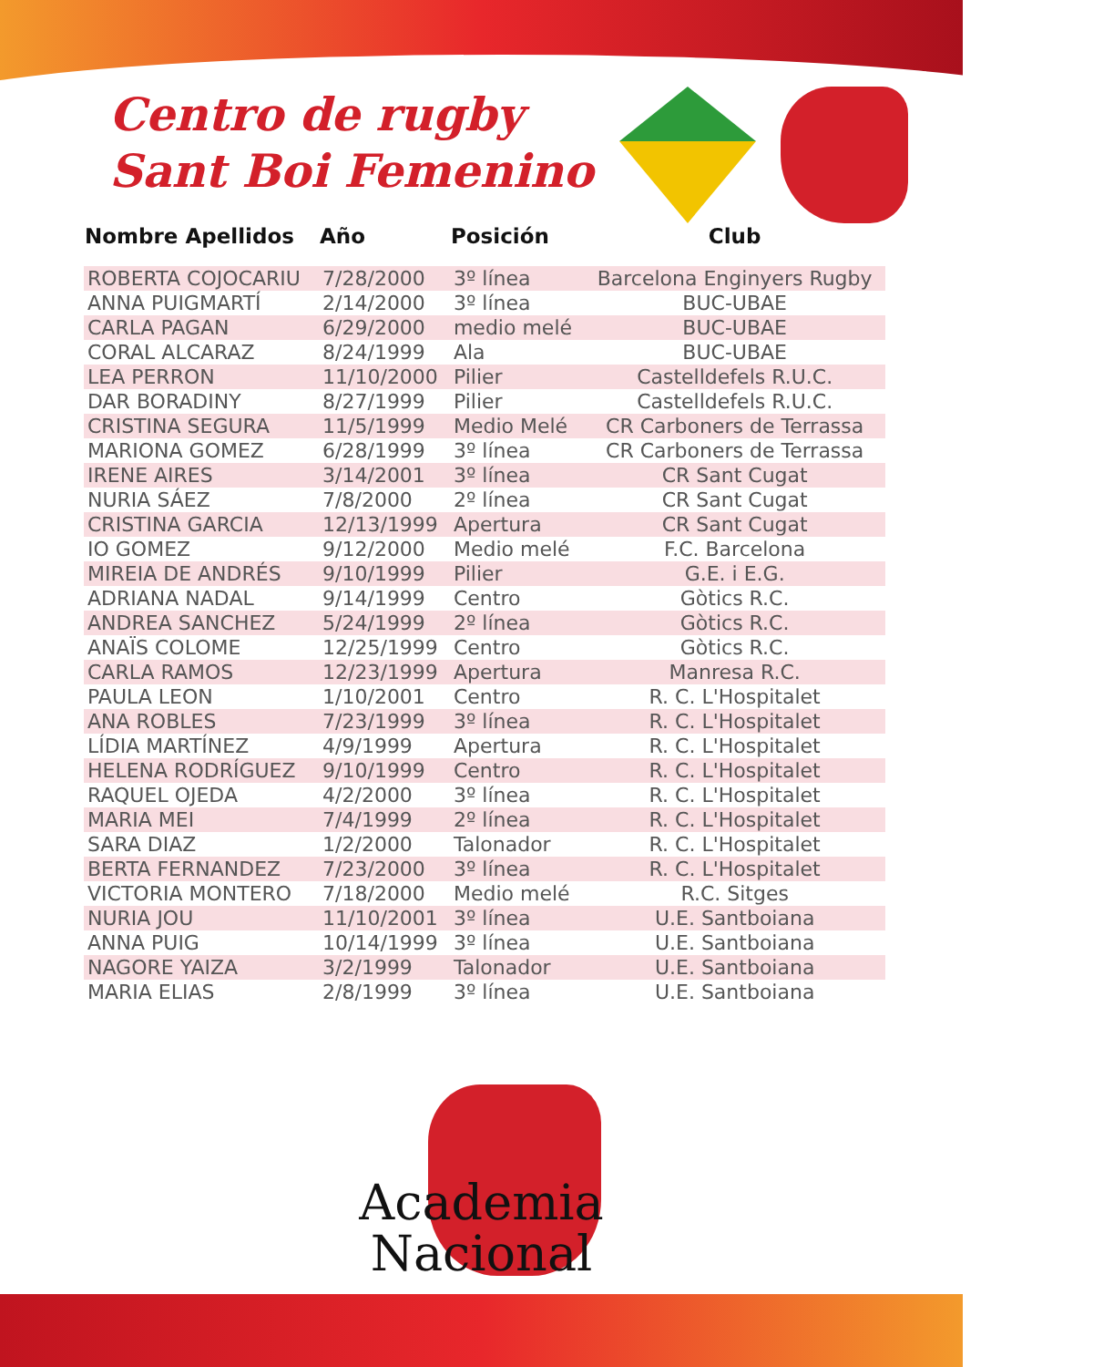Centro de rugby
Sant Boi Femenino
| Nombre Apellidos | Año | Posición | Club |
| --- | --- | --- | --- |
| ROBERTA COJOCARIU | 7/28/2000 | 3º línea | Barcelona Enginyers Rugby |
| ANNA PUIGMARTÍ | 2/14/2000 | 3º línea | BUC-UBAE |
| CARLA PAGAN | 6/29/2000 | medio melé | BUC-UBAE |
| CORAL ALCARAZ | 8/24/1999 | Ala | BUC-UBAE |
| LEA PERRON | 11/10/2000 | Pilier | Castelldefels R.U.C. |
| DAR BORADINY | 8/27/1999 | Pilier | Castelldefels R.U.C. |
| CRISTINA SEGURA | 11/5/1999 | Medio Melé | CR Carboners de Terrassa |
| MARIONA GOMEZ | 6/28/1999 | 3º línea | CR Carboners de Terrassa |
| IRENE AIRES | 3/14/2001 | 3º línea | CR Sant Cugat |
| NURIA SÁEZ | 7/8/2000 | 2º línea | CR Sant Cugat |
| CRISTINA GARCIA | 12/13/1999 | Apertura | CR Sant Cugat |
| IO GOMEZ | 9/12/2000 | Medio melé | F.C. Barcelona |
| MIREIA DE ANDRÉS | 9/10/1999 | Pilier | G.E. i E.G. |
| ADRIANA NADAL | 9/14/1999 | Centro | Gòtics R.C. |
| ANDREA SANCHEZ | 5/24/1999 | 2º línea | Gòtics R.C. |
| ANAÏS COLOME | 12/25/1999 | Centro | Gòtics R.C. |
| CARLA RAMOS | 12/23/1999 | Apertura | Manresa R.C. |
| PAULA LEON | 1/10/2001 | Centro | R. C. L'Hospitalet |
| ANA ROBLES | 7/23/1999 | 3º línea | R. C. L'Hospitalet |
| LÍDIA MARTÍNEZ | 4/9/1999 | Apertura | R. C. L'Hospitalet |
| HELENA RODRÍGUEZ | 9/10/1999 | Centro | R. C. L'Hospitalet |
| RAQUEL OJEDA | 4/2/2000 | 3º línea | R. C. L'Hospitalet |
| MARIA MEI | 7/4/1999 | 2º línea | R. C. L'Hospitalet |
| SARA DIAZ | 1/2/2000 | Talonador | R. C. L'Hospitalet |
| BERTA FERNANDEZ | 7/23/2000 | 3º línea | R. C. L'Hospitalet |
| VICTORIA MONTERO | 7/18/2000 | Medio melé | R.C. Sitges |
| NURIA JOU | 11/10/2001 | 3º línea | U.E. Santboiana |
| ANNA PUIG | 10/14/1999 | 3º línea | U.E. Santboiana |
| NAGORE YAIZA | 3/2/1999 | Talonador | U.E. Santboiana |
| MARIA ELIAS | 2/8/1999 | 3º línea | U.E. Santboiana |
Academia
Nacional